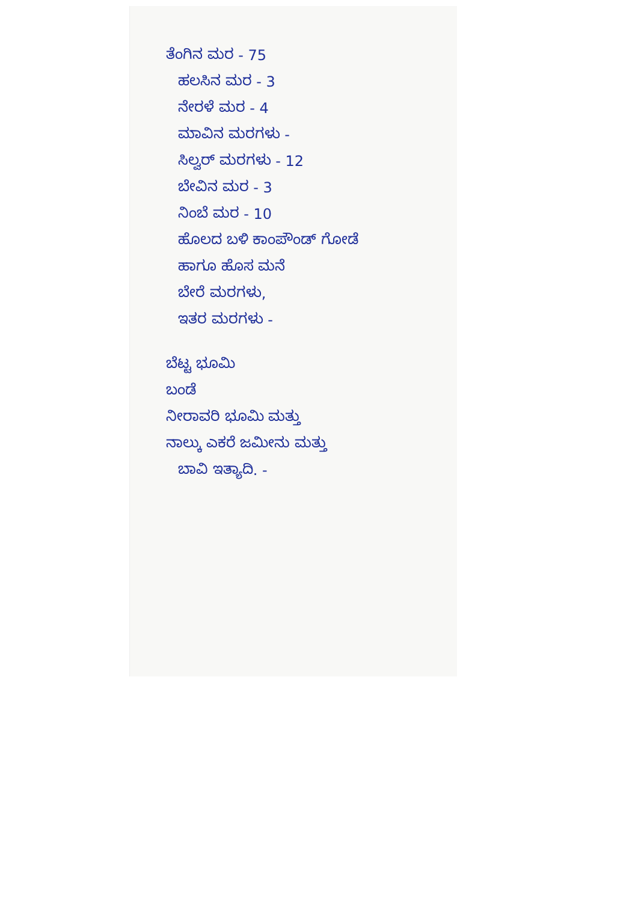ತೆಂಗಿನ ಮರ - 75
ಹಲಸಿನ ಮರ - 3
ನೇರಳೆ ಮರ - 4
ಮಾವಿನ ಮರಗಳು -
ಸಿಲ್ವರ್ ಮರಗಳು - 12
ಬೇವಿನ ಮರ - 3
ನಿಂಬೆ ಮರ - 10
ಹೊಲದ ಬಳಿ ಕಾಂಪೌಂಡ್ ಗೋಡೆ
ಹಾಗೂ ಹೊಸ ಮನೆ
ಬೇರೆ ಮರಗಳು,
ಇತರ ಮರಗಳು -
ಬೆಟ್ಟ ಭೂಮಿ
ಬಂಡೆ
ನೀರಾವರಿ ಭೂಮಿ ಮತ್ತು
ನಾಲ್ಕು ಎಕರೆ ಜಮೀನು ಮತ್ತು
ಬಾವಿ ಇತ್ಯಾದಿ. -